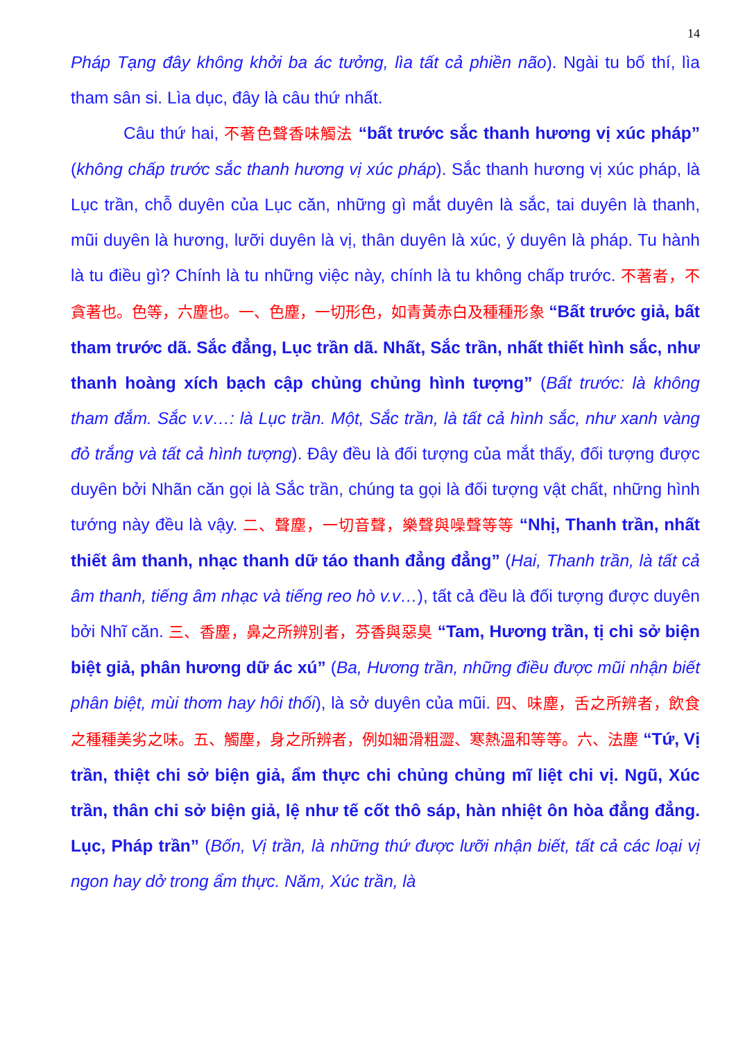14
Pháp Tạng đây không khởi ba ác tưởng, lìa tất cả phiền não). Ngài tu bố thí, lìa tham sân si. Lìa dục, đây là câu thứ nhất.
Câu thứ hai, 不著色聲香味觸法 “bất trước sắc thanh hương vị xúc pháp” (không chấp trước sắc thanh hương vị xúc pháp). Sắc thanh hương vị xúc pháp, là Lục trần, chỗ duyên của Lục căn, những gì mắt duyên là sắc, tai duyên là thanh, mũi duyên là hương, lưỡi duyên là vị, thân duyên là xúc, ý duyên là pháp. Tu hành là tu điều gì? Chính là tu những việc này, chính là tu không chấp trước. 不著者，不貪著也。色等，六塵也。一、色塵，一切形色，如青黃赤白及種種形象 “Bất trước giả, bất tham trước dã. Sắc đẳng, Lục trần dã. Nhất, Sắc trần, nhất thiết hình sắc, như thanh hoàng xích bạch cập chủng chủng hình tượng” (Bất trước: là không tham đắm. Sắc v.v…: là Lục trần. Một, Sắc trần, là tất cả hình sắc, như xanh vàng đỏ trắng và tất cả hình tượng). Đây đều là đối tượng của mắt thấy, đối tượng được duyên bởi Nhãn căn gọi là Sắc trần, chúng ta gọi là đối tượng vật chất, những hình tướng này đều là vậy. 二、聲塵，一切音聲，樂聲與噪聲等等 “Nhị, Thanh trần, nhất thiết âm thanh, nhạc thanh dữ táo thanh đẳng đẳng” (Hai, Thanh trần, là tất cả âm thanh, tiếng âm nhạc và tiếng reo hò v.v…), tất cả đều là đối tượng được duyên bởi Nhĩ căn. 三、香塵，鼻之所辨別者，芬香與惡臭 “Tam, Hương trần, tị chi sở biện biệt giả, phân hương dữ ác xú” (Ba, Hương trần, những điều được mũi nhận biết phân biệt, mùi thơm hay hôi thối), là sở duyên của mũi. 四、味塵，舌之所辨者，飲食之種種美劣之味。五、觸塵，身之所辨者，例如細滑粗澀、寒熱溫和等等。六、法塵 “Tứ, Vị trần, thiệt chi sở biện giả, ẩm thực chi chủng chủng mĩ liệt chi vị. Ngũ, Xúc trần, thân chi sở biện giả, lệ như tế cốt thô sáp, hàn nhiệt ôn hòa đẳng đẳng. Lục, Pháp trần” (Bốn, Vị trần, là những thứ được lưỡi nhận biết, tất cả các loại vị ngon hay dở trong ẩm thực. Năm, Xúc trần, là